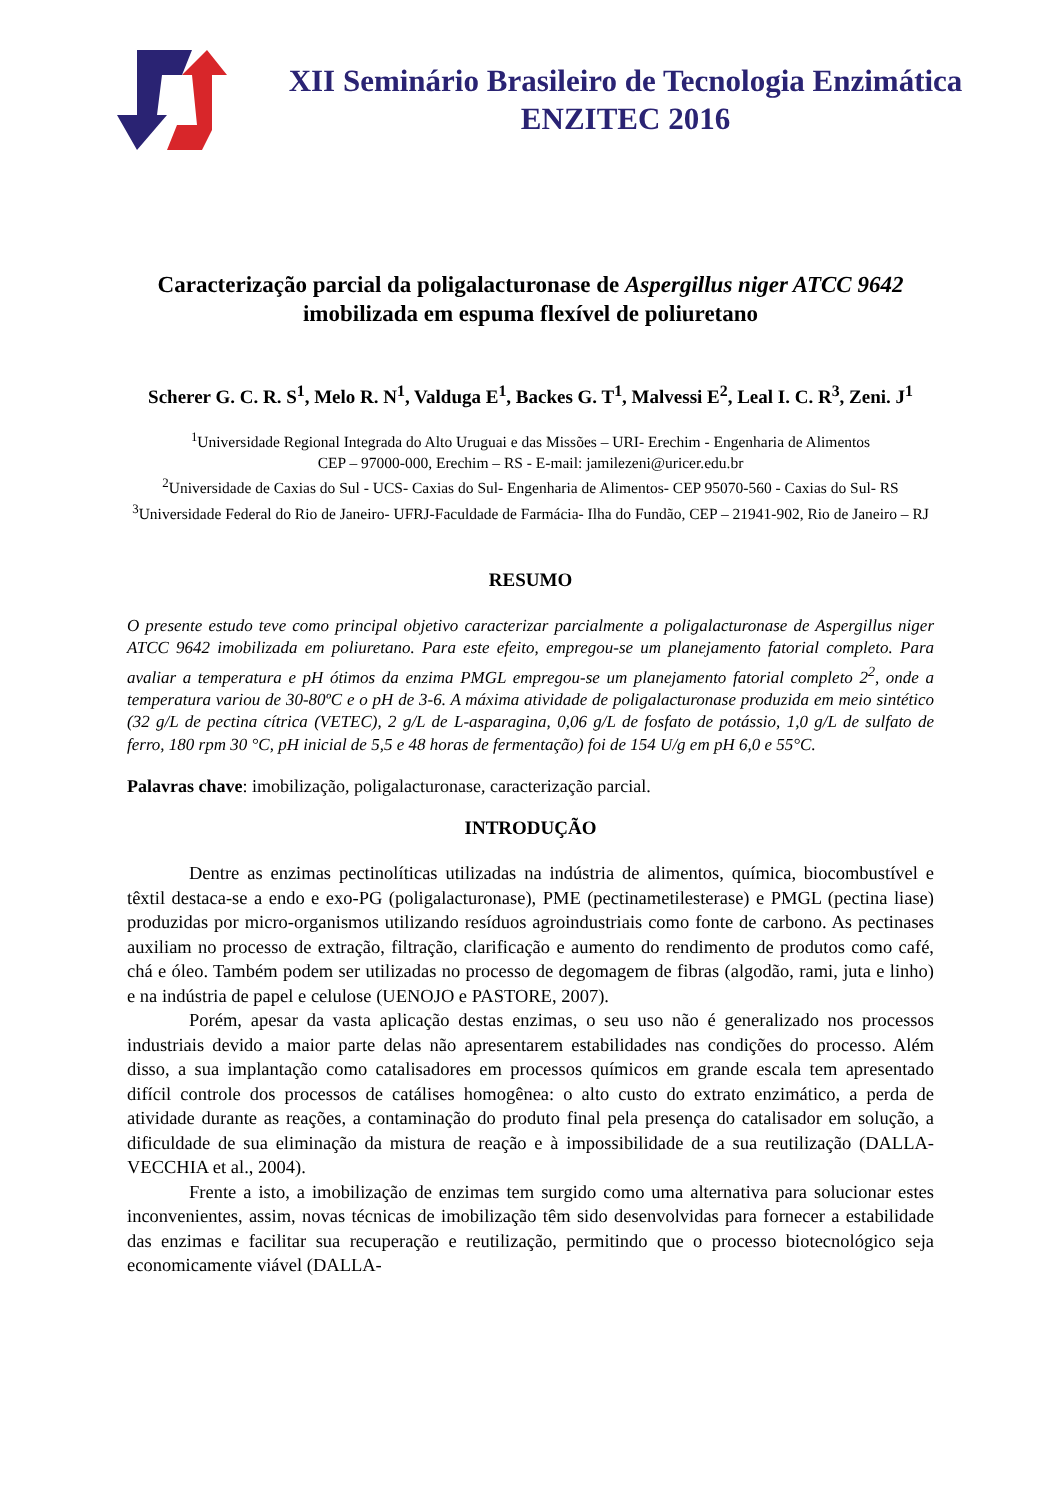XII Seminário Brasileiro de Tecnologia Enzimática
ENZITEC 2016
Caracterização parcial da poligalacturonase de Aspergillus niger ATCC 9642 imobilizada em espuma flexível de poliuretano
Scherer G. C. R. S<sup>1</sup>, Melo R. N<sup>1</sup>, Valduga E<sup>1</sup>, Backes G. T<sup>1</sup>, Malvessi E<sup>2</sup>, Leal I. C. R<sup>3</sup>, Zeni. J<sup>1</sup>
<sup>1</sup> Universidade Regional Integrada do Alto Uruguai e das Missões – URI- Erechim - Engenharia de Alimentos
CEP – 97000-000, Erechim – RS - E-mail: jamilezeni@uricer.edu.br
<sup>2</sup> Universidade de Caxias do Sul - UCS- Caxias do Sul- Engenharia de Alimentos- CEP 95070-560 - Caxias do Sul- RS
<sup>3</sup> Universidade Federal do Rio de Janeiro- UFRJ-Faculdade de Farmácia- Ilha do Fundão, CEP – 21941-902, Rio de Janeiro – RJ
RESUMO
O presente estudo teve como principal objetivo caracterizar parcialmente a poligalacturonase de Aspergillus niger ATCC 9642 imobilizada em poliuretano. Para este efeito, empregou-se um planejamento fatorial completo. Para avaliar a temperatura e pH ótimos da enzima PMGL empregou-se um planejamento fatorial completo 2<sup>2</sup>, onde a temperatura variou de 30-80ºC e o pH de 3-6. A máxima atividade de poligalacturonase produzida em meio sintético (32 g/L de pectina cítrica (VETEC), 2 g/L de L-asparagina, 0,06 g/L de fosfato de potássio, 1,0 g/L de sulfato de ferro, 180 rpm 30 °C, pH inicial de 5,5 e 48 horas de fermentação) foi de 154 U/g em pH 6,0 e 55°C.
Palavras chave: imobilização, poligalacturonase, caracterização parcial.
INTRODUÇÃO
Dentre as enzimas pectinolíticas utilizadas na indústria de alimentos, química, biocombustível e têxtil destaca-se a endo e exo-PG (poligalacturonase), PME (pectinametilesterase) e PMGL (pectina liase) produzidas por micro-organismos utilizando resíduos agroindustriais como fonte de carbono. As pectinases auxiliam no processo de extração, filtração, clarificação e aumento do rendimento de produtos como café, chá e óleo. Também podem ser utilizadas no processo de degomagem de fibras (algodão, rami, juta e linho) e na indústria de papel e celulose (UENOJO e PASTORE, 2007).
Porém, apesar da vasta aplicação destas enzimas, o seu uso não é generalizado nos processos industriais devido a maior parte delas não apresentarem estabilidades nas condições do processo. Além disso, a sua implantação como catalisadores em processos químicos em grande escala tem apresentado difícil controle dos processos de catálises homogênea: o alto custo do extrato enzimático, a perda de atividade durante as reações, a contaminação do produto final pela presença do catalisador em solução, a dificuldade de sua eliminação da mistura de reação e à impossibilidade de a sua reutilização (DALLA-VECCHIA et al., 2004).
Frente a isto, a imobilização de enzimas tem surgido como uma alternativa para solucionar estes inconvenientes, assim, novas técnicas de imobilização têm sido desenvolvidas para fornecer a estabilidade das enzimas e facilitar sua recuperação e reutilização, permitindo que o processo biotecnológico seja economicamente viável (DALLA-